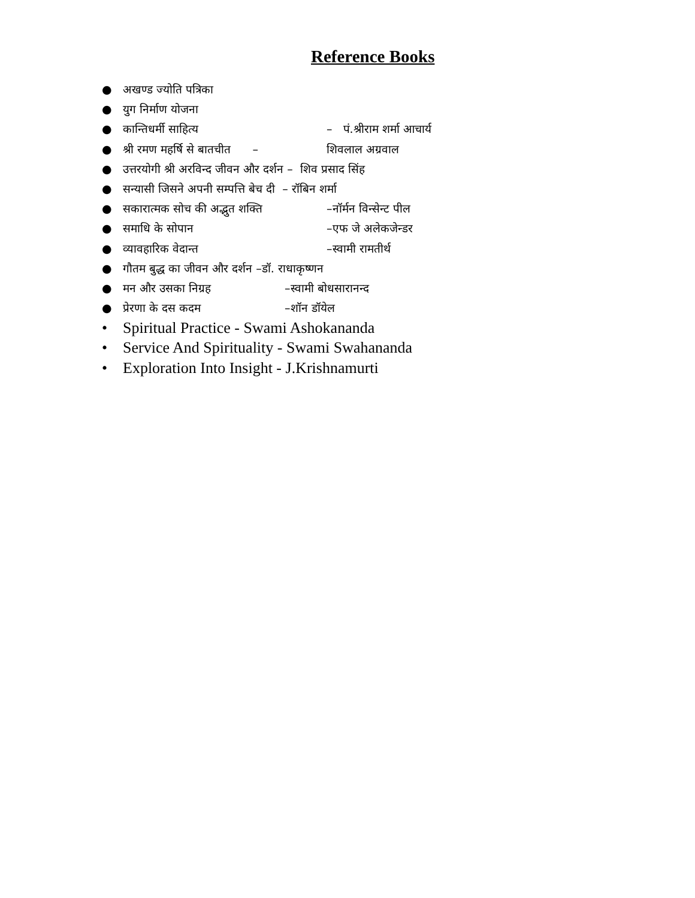Reference Books
● अखण्ड ज्योति पत्रिका
● युग निर्माण योजना
● कान्तिधर्मी साहित्य – पं.श्रीराम शर्मा आचार्य
● श्री रमण महर्षि से बातचीत – शिवलाल अग्रवाल
● उत्तरयोगी श्री अरविन्द जीवन और दर्शन – शिव प्रसाद सिंह
● सन्यासी जिसने अपनी सम्पत्ति बेच दी – रॉबिन शर्मा
● सकारात्मक सोच की अद्भुत शक्ति –नॉर्मन विन्सेन्ट पील
● समाधि के सोपान –एफ जे अलेकजेन्डर
● व्यावहारिक वेदान्त –स्वामी रामतीर्थ
● गौतम बुद्ध का जीवन और दर्शन –डॉ. राधाकृष्णन
● मन और उसका निग्रह –स्वामी बोधसारानन्द
● प्रेरणा के दस कदम –शॉन डॉयेल
• Spiritual Practice - Swami Ashokananda
• Service And Spirituality - Swami Swahananda
• Exploration Into Insight - J.Krishnamurti